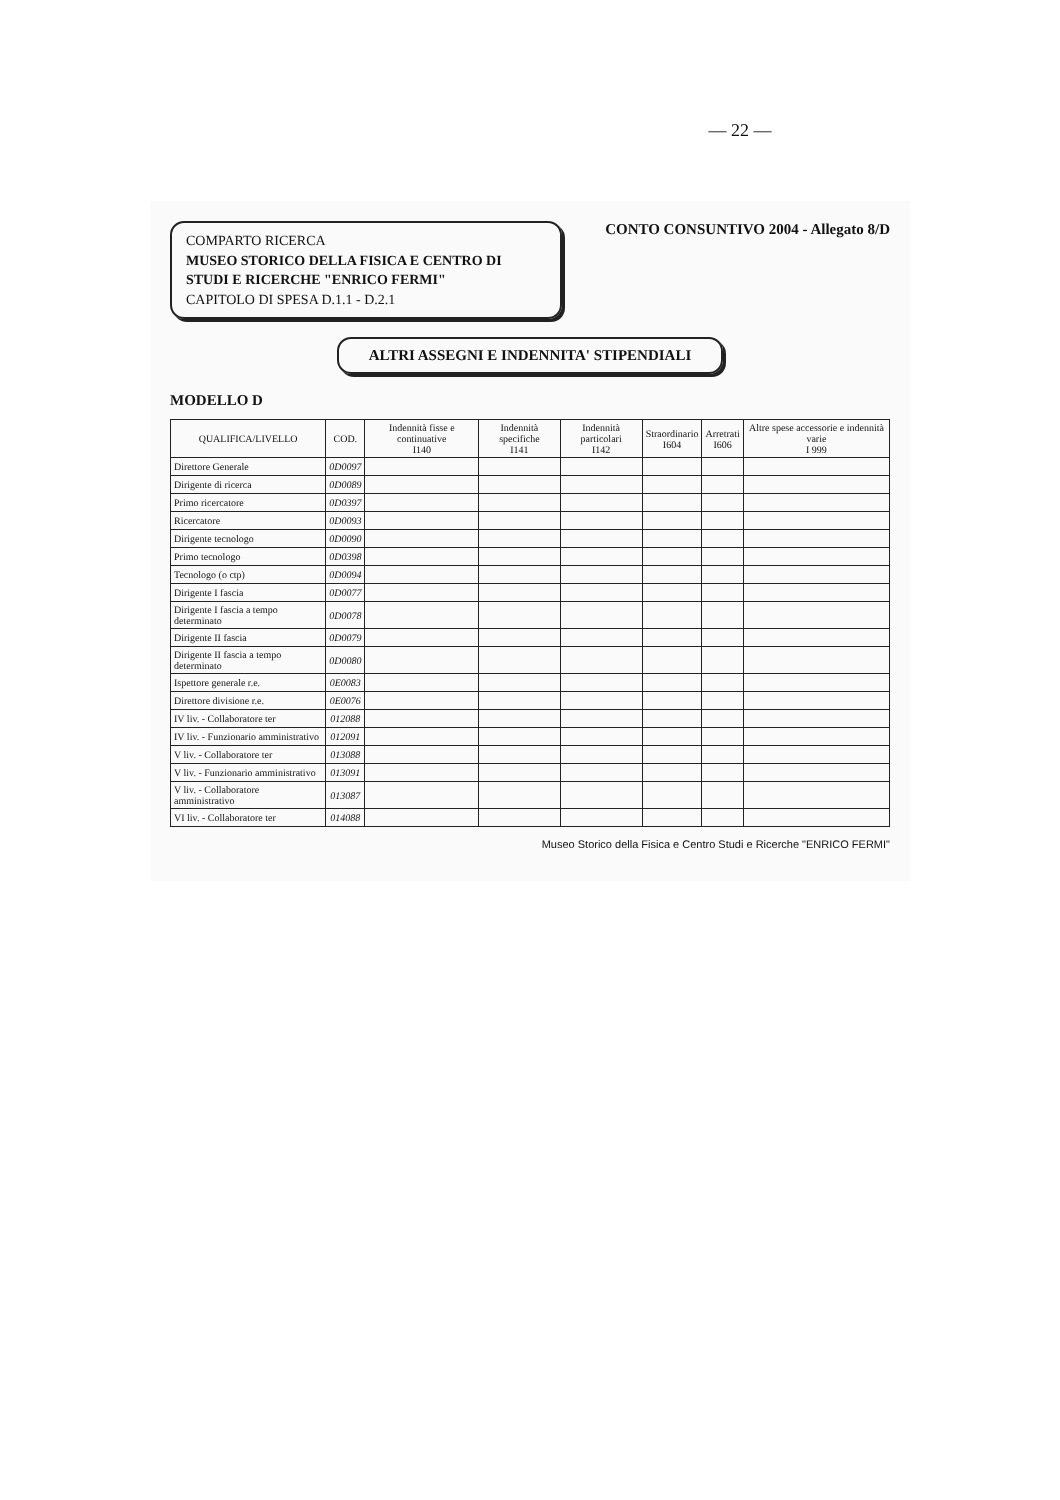— 22 —
COMPARTO RICERCA
MUSEO STORICO DELLA FISICA E CENTRO DI STUDI E RICERCHE "ENRICO FERMI"
CAPITOLO DI SPESA D.1.1 - D.2.1
CONTO CONSUNTIVO 2004 - Allegato 8/D
ALTRI ASSEGNI E INDENNITA' STIPENDIALI
MODELLO D
| QUALIFICA/LIVELLO | COD. | Indennità fisse e continuative I140 | Indennità specifiche I141 | Indennità particolari I142 | Straordinario I604 | Arretrati I606 | Altre spese accessorie e indennità varie I 999 |
| --- | --- | --- | --- | --- | --- | --- | --- |
| Direttore Generale | 0D0097 | | | | | | |
| Dirigente di ricerca | 0D0089 | | | | | | |
| Primo ricercatore | 0D0397 | | | | | | |
| Ricercatore | 0D0093 | | | | | | |
| Dirigente tecnologo | 0D0090 | | | | | | |
| Primo tecnologo | 0D0398 | | | | | | |
| Tecnologo (o ctp) | 0D0094 | | | | | | |
| Dirigente I fascia | 0D0077 | | | | | | |
| Dirigente I fascia a tempo determinato | 0D0078 | | | | | | |
| Dirigente II fascia | 0D0079 | | | | | | |
| Dirigente II fascia a tempo determinato | 0D0080 | | | | | | |
| Ispettore generale r.e. | 0E0083 | | | | | | |
| Direttore divisione r.e. | 0E0076 | | | | | | |
| IV liv. - Collaboratore ter | 012088 | | | | | | |
| IV liv. - Funzionario amministrativo | 012091 | | | | | | |
| V liv. - Collaboratore ter | 013088 | | | | | | |
| V liv. - Funzionario amministrativo | 013091 | | | | | | |
| V liv. - Collaboratore amministrativo | 013087 | | | | | | |
| VI liv. - Collaboratore ter | 014088 | | | | | | |
Museo Storico della Fisica e Centro Studi e Ricerche "ENRICO FERMI"